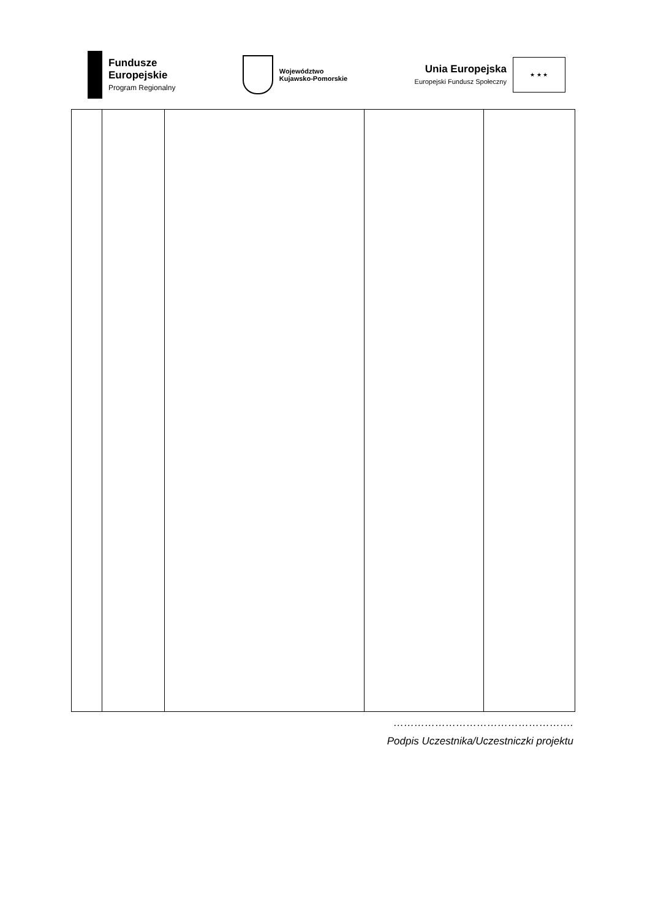Fundusze
Europejskie
Program Regionalny
Województwo
Kujawsko-Pomorskie
Unia Europejska
Europejski Fundusz Społeczny
★ ★ ★
…………………………………………….
Podpis Uczestnika/Uczestniczki projektu